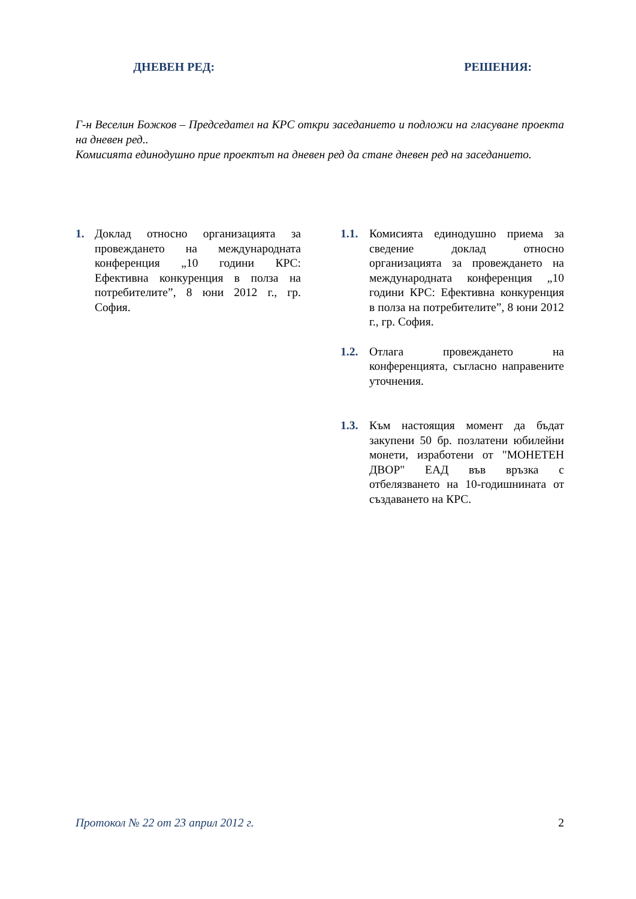ДНЕВЕН РЕД: РЕШЕНИЯ:
Г-н Веселин Божков – Председател на КРС откри заседанието и подложи на гласуване проекта на дневен ред..
Комисията единодушно прие проектът на дневен ред да стане дневен ред на заседанието.
1. Доклад относно организацията за провеждането на международната конференция „10 години КРС: Ефективна конкуренция в полза на потребителите”, 8 юни 2012 г., гр. София.
1.1. Комисията единодушно приема за сведение доклад относно организацията за провеждането на международната конференция „10 години КРС: Ефективна конкуренция в полза на потребителите”, 8 юни 2012 г., гр. София.
1.2. Отлага провеждането на конференцията, съгласно направените уточнения.
1.3. Към настоящия момент да бъдат закупени 50 бр. позлатени юбилейни монети, изработени от "МОНЕТЕН ДВОР" ЕАД във връзка с отбелязването на 10-годишнината от създаването на КРС.
Протокол № 22 от 23 април 2012 г. 2